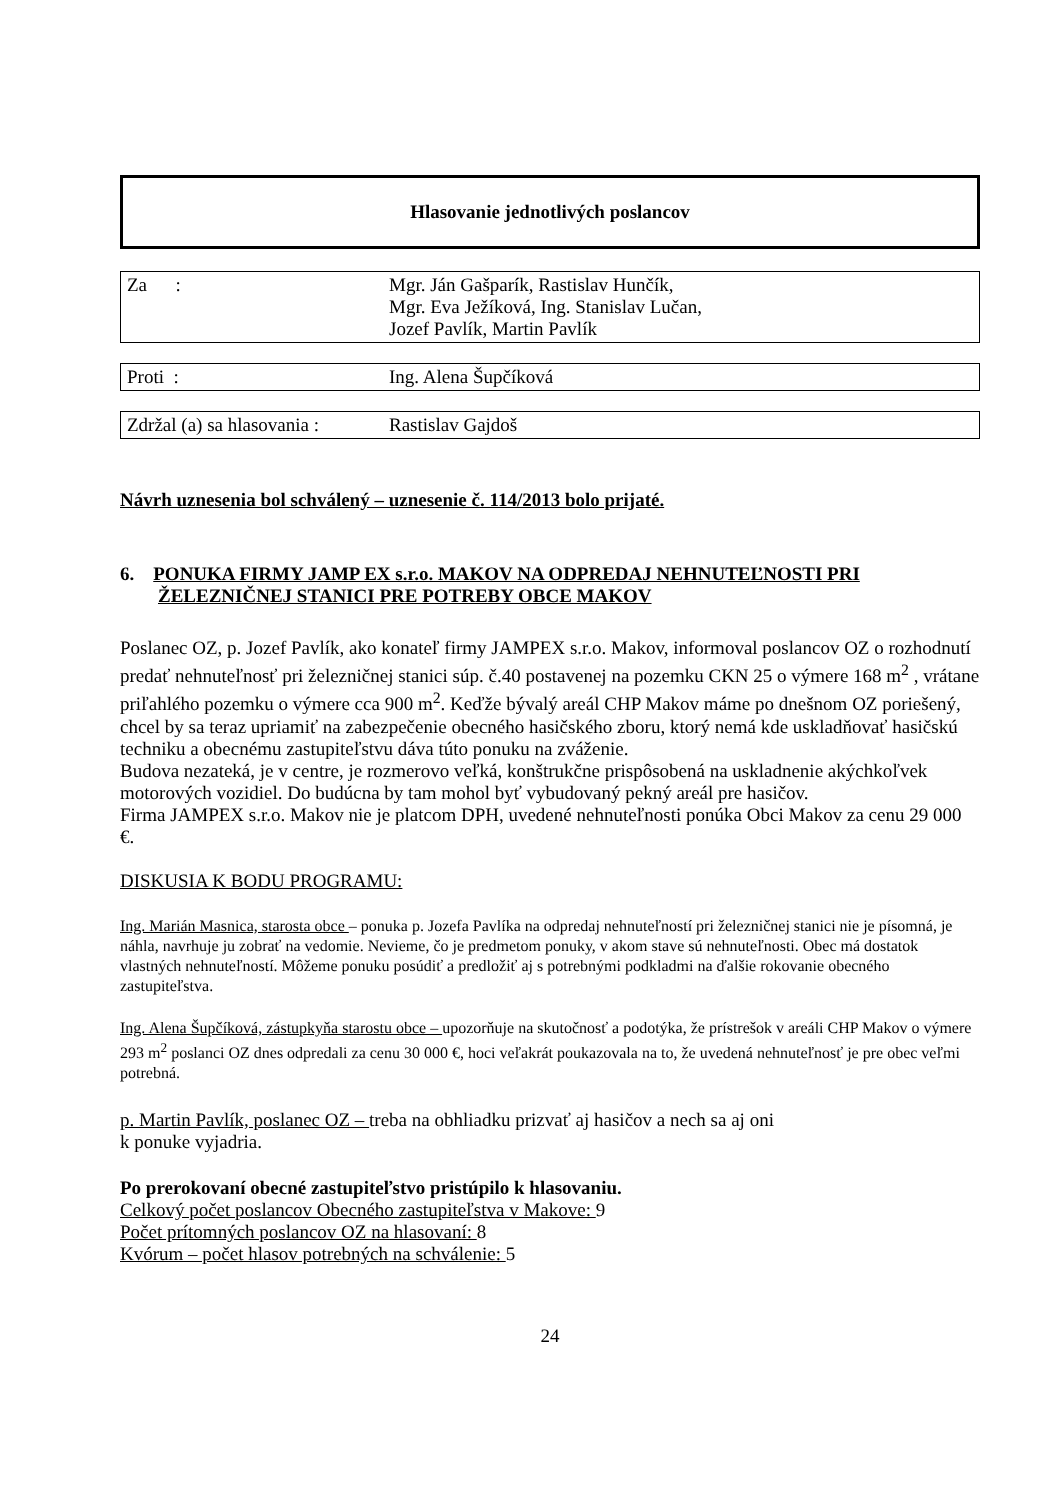Hlasovanie jednotlivých poslancov
| Za : | Mgr. Ján Gašparík, Rastislav Hunčík, Mgr. Eva Ježíková, Ing. Stanislav Lučan, Jozef Pavlík, Martin Pavlík |
| Proti : | Ing. Alena Šupčíková |
| Zdržal (a) sa hlasovania : | Rastislav Gajdoš |
Návrh uznesenia bol schválený – uznesenie č. 114/2013 bolo prijaté.
6. PONUKA FIRMY JAMP EX s.r.o. MAKOV NA ODPREDAJ NEHNUTEĽNOSTI PRI ŽELEZNIČNEJ STANICI PRE POTREBY OBCE MAKOV
Poslanec OZ, p. Jozef Pavlík, ako konateľ firmy JAMPEX s.r.o. Makov, informoval poslancov OZ o rozhodnutí predať nehnuteľnosť pri železničnej stanici súp. č.40 postavenej na pozemku CKN 25 o výmere 168 m<sup>2</sup> , vrátane priľahlého pozemku o výmere cca 900 m<sup>2</sup>. Keďže bývalý areál CHP Makov máme po dnešnom OZ poriešený, chcel by sa teraz upriamiť na zabezpečenie obecného hasičského zboru, ktorý nemá kde uskladňovať hasičskú techniku a obecnému zastupiteľstvu dáva túto ponuku na zváženie.
Budova nezateká, je v centre, je rozmerovo veľká, konštrukčne prispôsobená na uskladnenie akýchkoľvek motorových vozidiel. Do budúcna by tam mohol byť vybudovaný pekný areál pre hasičov.
Firma JAMPEX s.r.o. Makov nie je platcom DPH, uvedené nehnuteľnosti ponúka Obci Makov za cenu 29 000 €.
DISKUSIA K BODU PROGRAMU:
Ing. Marián Masnica, starosta obce – ponuka p. Jozefa Pavlíka na odpredaj nehnuteľností pri železničnej stanici nie je písomná, je náhla, navrhuje ju zobrať na vedomie. Nevieme, čo je predmetom ponuky, v akom stave sú nehnuteľnosti. Obec má dostatok vlastných nehnuteľností. Môžeme ponuku posúdiť a predložiť aj s potrebnými podkladmi na ďalšie rokovanie obecného zastupiteľstva.
Ing. Alena Šupčíková, zástupkyňa starostu obce – upozorňuje na skutočnosť a podotýka, že prístrešok v areáli CHP Makov o výmere 293 m<sup>2</sup> poslanci OZ dnes odpredali za cenu 30 000 €, hoci veľakrát poukazovala na to, že uvedená nehnuteľnosť je pre obec veľmi potrebná.
p. Martin Pavlík, poslanec OZ – treba na obhliadku prizvať aj hasičov a nech sa aj oni
k ponuke vyjadria.
Po prerokovaní obecné zastupiteľstvo pristúpilo k hlasovaniu.
Celkový počet poslancov Obecného zastupiteľstva v Makove: 9
Počet prítomných poslancov OZ na hlasovaní: 8
Kvórum – počet hlasov potrebných na schválenie: 5
24